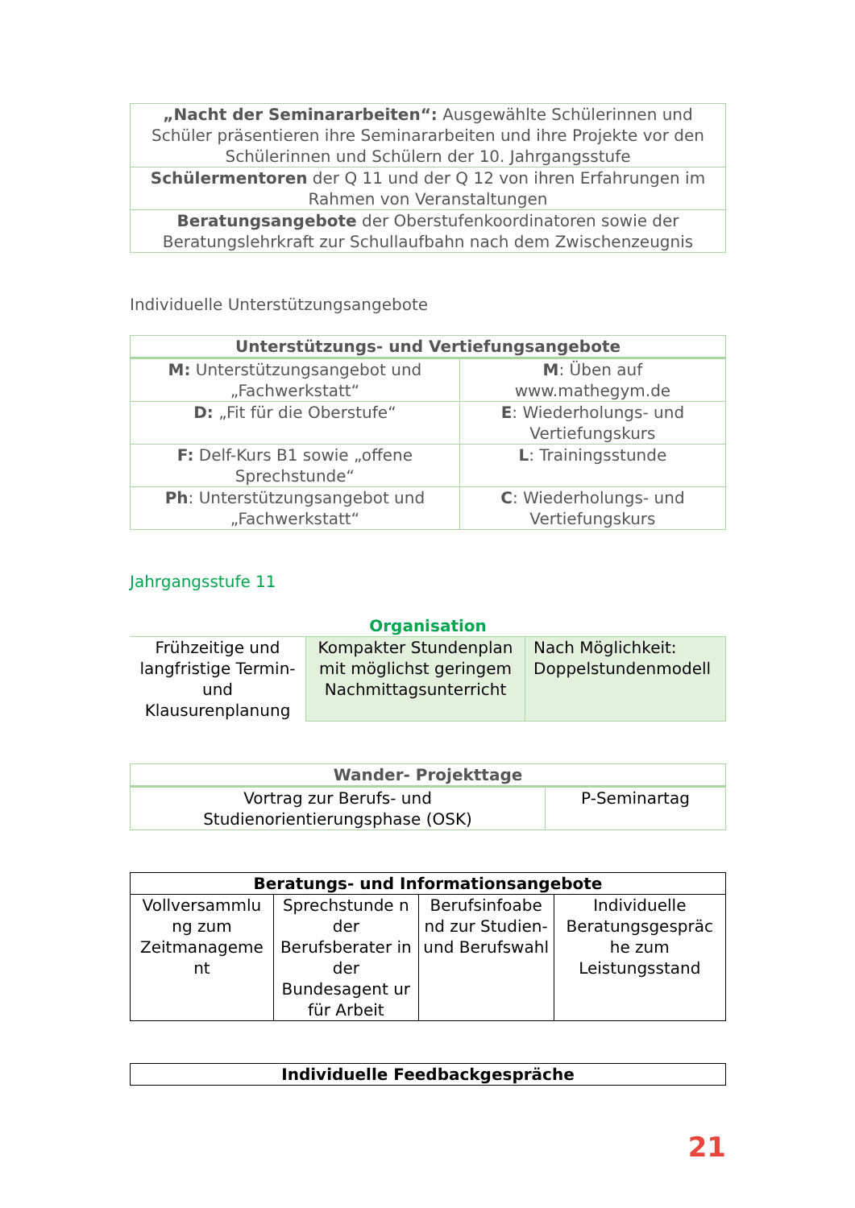| „Nacht der Seminararbeiten“: Ausgewählte Schülerinnen und Schüler präsentieren ihre Seminararbeiten und ihre Projekte vor den Schülerinnen und Schülern der 10. Jahrgangsstufe |
| Schülermentoren der Q 11 und der Q 12 von ihren Erfahrungen im Rahmen von Veranstaltungen |
| Beratungsangebote der Oberstufenkoordinatoren sowie der Beratungslehrkraft zur Schullaufbahn nach dem Zwischenzeugnis |
Individuelle Unterstützungsangebote
| Unterstützungs- und Vertiefungsangebote | |
| M: Unterstützungsangebot und „Fachwerkstatt“ | M : Üben auf www.mathegym.de |
| D: „Fit für die Oberstufe“ | E : Wiederholungs- und Vertiefungskurs |
| F: Delf-Kurs B1 sowie „offene Sprechstunde“ | L : Trainingsstunde |
| Ph : Unterstützungsangebot und „Fachwerkstatt“ | C : Wiederholungs- und Vertiefungskurs |
Jahrgangsstufe 11
Organisation
| Frühzeitige und langfristige Termin- und Klausurenplanung | Kompakter Stundenplan mit möglichst geringem Nachmittagsunterricht | Nach Möglichkeit: Doppelstundenmodell |
| Wander- Projekttage | |
| Vortrag zur Berufs- und Studienorientierungsphase (OSK) | P-Seminartag |
| Beratungs- und Informationsangebote | | | |
| Vollversammlu ng zum Zeitmanageme nt | Sprechstunde n der Berufsberater in der Bundesagent ur für Arbeit | Berufsinfoabe nd zur Studien- und Berufswahl | Individuelle Beratungsgespräc he zum Leistungsstand |
| Individuelle Feedbackgespräche |
21